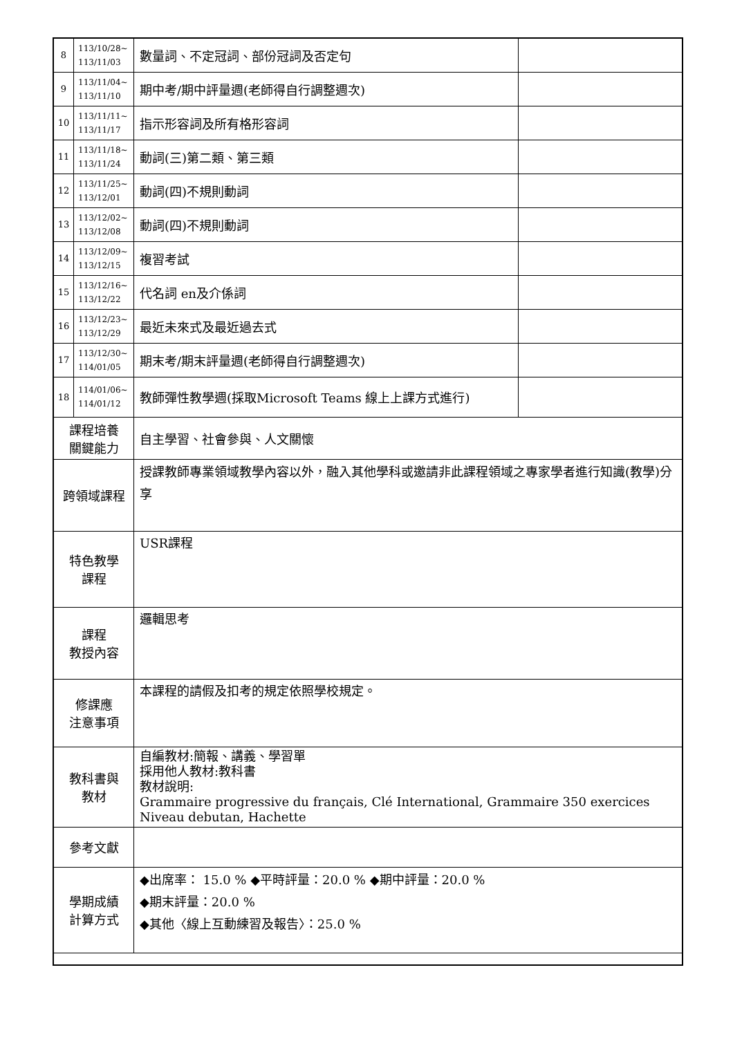| 8 | 113/10/28~ 113/11/03 | 數量詞、不定冠詞、部份冠詞及否定句 | |
| 9 | 113/11/04~ 113/11/10 | 期中考/期中評量週(老師得自行調整週次) | |
| 10 | 113/11/11~ 113/11/17 | 指示形容詞及所有格形容詞 | |
| 11 | 113/11/18~ 113/11/24 | 動詞(三)第二類、第三類 | |
| 12 | 113/11/25~ 113/12/01 | 動詞(四)不規則動詞 | |
| 13 | 113/12/02~ 113/12/08 | 動詞(四)不規則動詞 | |
| 14 | 113/12/09~ 113/12/15 | 複習考試 | |
| 15 | 113/12/16~ 113/12/22 | 代名詞 en及介係詞 | |
| 16 | 113/12/23~ 113/12/29 | 最近未來式及最近過去式 | |
| 17 | 113/12/30~ 114/01/05 | 期末考/期末評量週(老師得自行調整週次) | |
| 18 | 114/01/06~ 114/01/12 | 教師彈性教學週(採取Microsoft Teams 線上上課方式進行) | |
| 課程培養 關鍵能力 | | 自主學習、社會參與、人文關懷 | |
| 跨領域課程 | | 授課教師專業領域教學內容以外，融入其他學科或邀請非此課程領域之專家學者進行知識(教學)分享 | |
| 特色教學 課程 | | USR課程 | |
| 課程 教授內容 | | 邏輯思考 | |
| 修課應 注意事項 | | 本課程的請假及扣考的規定依照學校規定。 | |
| 教科書與 教材 | | 自編教材:簡報、講義、學習單 採用他人教材:教科書 教材說明: Grammaire progressive du français, Clé International, Grammaire 350 exercices Niveau debutan, Hachette | |
| 參考文獻 | | | |
| 學期成績 計算方式 | | ◆出席率： 15.0 % ◆平時評量：20.0 % ◆期中評量：20.0 % ◆期末評量：20.0 % ◆其他〈線上互動練習及報告〉：25.0 % | |